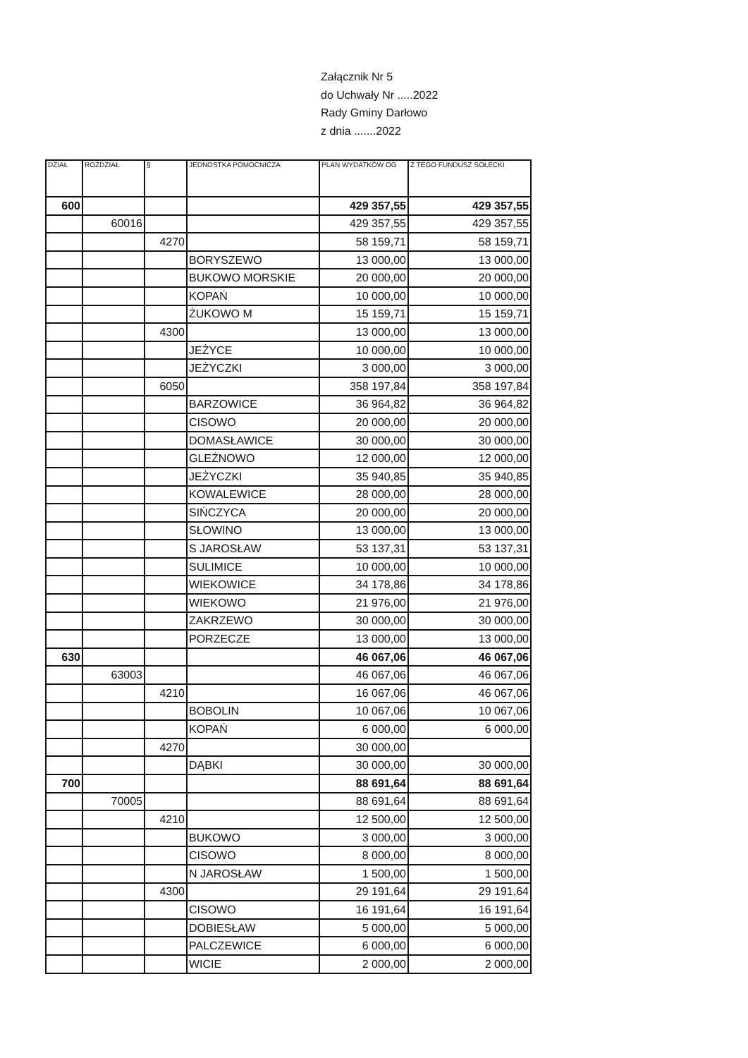Załącznik Nr 5
do Uchwały Nr .....2022
Rady Gminy Darłowo
z dnia .......2022
| DZIAŁ | ROZDZIAŁ | § | JEDNOSTKA POMOCNICZA | PLAN WYDATKÓW OG | Z TEGO FUNDUSZ SOŁECKI |
| --- | --- | --- | --- | --- | --- |
| 600 | | | | 429 357,55 | 429 357,55 |
| | 60016 | | | 429 357,55 | 429 357,55 |
| | | 4270 | | 58 159,71 | 58 159,71 |
| | | | BORYSZEWO | 13 000,00 | 13 000,00 |
| | | | BUKOWO MORSKIE | 20 000,00 | 20 000,00 |
| | | | KOPAŃ | 10 000,00 | 10 000,00 |
| | | | ŻUKOWO M | 15 159,71 | 15 159,71 |
| | | 4300 | | 13 000,00 | 13 000,00 |
| | | | JEŻYCE | 10 000,00 | 10 000,00 |
| | | | JEŻYCZKI | 3 000,00 | 3 000,00 |
| | | 6050 | | 358 197,84 | 358 197,84 |
| | | | BARZOWICE | 36 964,82 | 36 964,82 |
| | | | CISOWO | 20 000,00 | 20 000,00 |
| | | | DOMASŁAWICE | 30 000,00 | 30 000,00 |
| | | | GLEŹNOWO | 12 000,00 | 12 000,00 |
| | | | JEŻYCZKI | 35 940,85 | 35 940,85 |
| | | | KOWALEWICE | 28 000,00 | 28 000,00 |
| | | | SIŃCZYCA | 20 000,00 | 20 000,00 |
| | | | SŁOWINO | 13 000,00 | 13 000,00 |
| | | | S JAROSŁAW | 53 137,31 | 53 137,31 |
| | | | SULIMICE | 10 000,00 | 10 000,00 |
| | | | WIEKOWICE | 34 178,86 | 34 178,86 |
| | | | WIEKOWO | 21 976,00 | 21 976,00 |
| | | | ZAKRZEWO | 30 000,00 | 30 000,00 |
| | | | PORZECZE | 13 000,00 | 13 000,00 |
| 630 | | | | 46 067,06 | 46 067,06 |
| | 63003 | | | 46 067,06 | 46 067,06 |
| | | 4210 | | 16 067,06 | 46 067,06 |
| | | | BOBOLIN | 10 067,06 | 10 067,06 |
| | | | KOPAŃ | 6 000,00 | 6 000,00 |
| | | 4270 | | 30 000,00 | |
| | | | DĄBKI | 30 000,00 | 30 000,00 |
| 700 | | | | 88 691,64 | 88 691,64 |
| | 70005 | | | 88 691,64 | 88 691,64 |
| | | 4210 | | 12 500,00 | 12 500,00 |
| | | | BUKOWO | 3 000,00 | 3 000,00 |
| | | | CISOWO | 8 000,00 | 8 000,00 |
| | | | N JAROSŁAW | 1 500,00 | 1 500,00 |
| | | 4300 | | 29 191,64 | 29 191,64 |
| | | | CISOWO | 16 191,64 | 16 191,64 |
| | | | DOBIESŁAW | 5 000,00 | 5 000,00 |
| | | | PALCZEWICE | 6 000,00 | 6 000,00 |
| | | | WICIE | 2 000,00 | 2 000,00 |